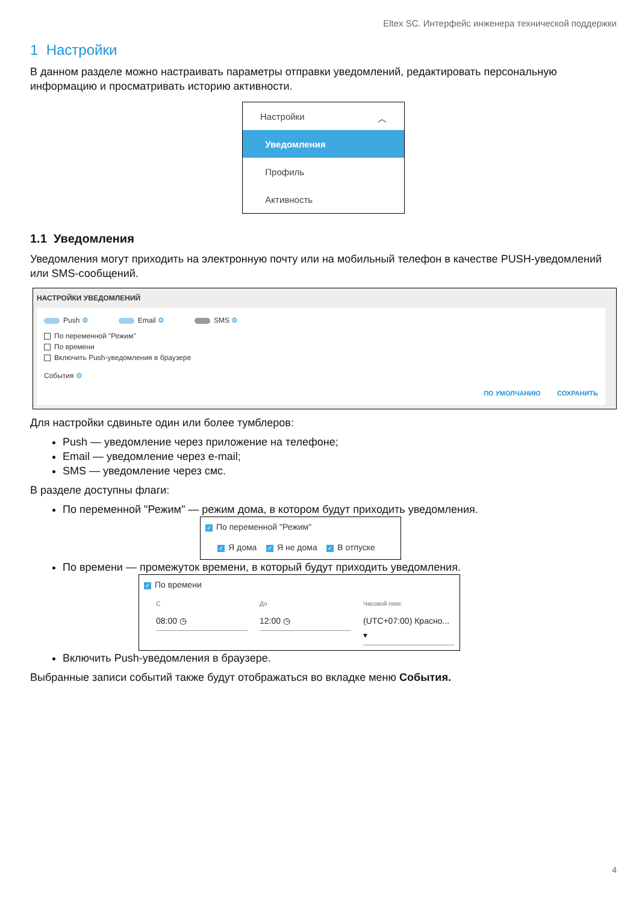Eltex SC. Интерфейс инженера технической поддержки
1 Настройки
В данном разделе можно настраивать параметры отправки уведомлений, редактировать персональную информацию и просматривать историю активности.
Настройки ︿
Уведомления
Профиль
Активность
1.1 Уведомления
Уведомления могут приходить на электронную почту или на мобильный телефон в качестве PUSH-уведомлений или SMS-сообщений.
НАСТРОЙКИ УВЕДОМЛЕНИЙ
Push ⚙ Email ⚙ SMS ⚙
По переменной "Режим"
По времени
Включить Push-уведомления в браузере
События ⚙
ПО УМОЛЧАНИЮ СОХРАНИТЬ
Для настройки сдвиньте один или более тумблеров:
Push — уведомление через приложение на телефоне;
Email — уведомление через e-mail;
SMS — уведомление через смс.
В разделе доступны флаги:
По переменной "Режим" — режим дома, в котором будут приходить уведомления.
✓ По переменной "Режим"
✓ Я дома ✓ Я не дома ✓ В отпуске
По времени — промежуток времени, в который будут приходить уведомления.
✓ По времени
С
08:00 ◷
До
12:00 ◷
Часовой пояс
(UTC+07:00) Красно... ▾
Включить Push-уведомления в браузере.
Выбранные записи событий также будут отображаться во вкладке меню События.
4